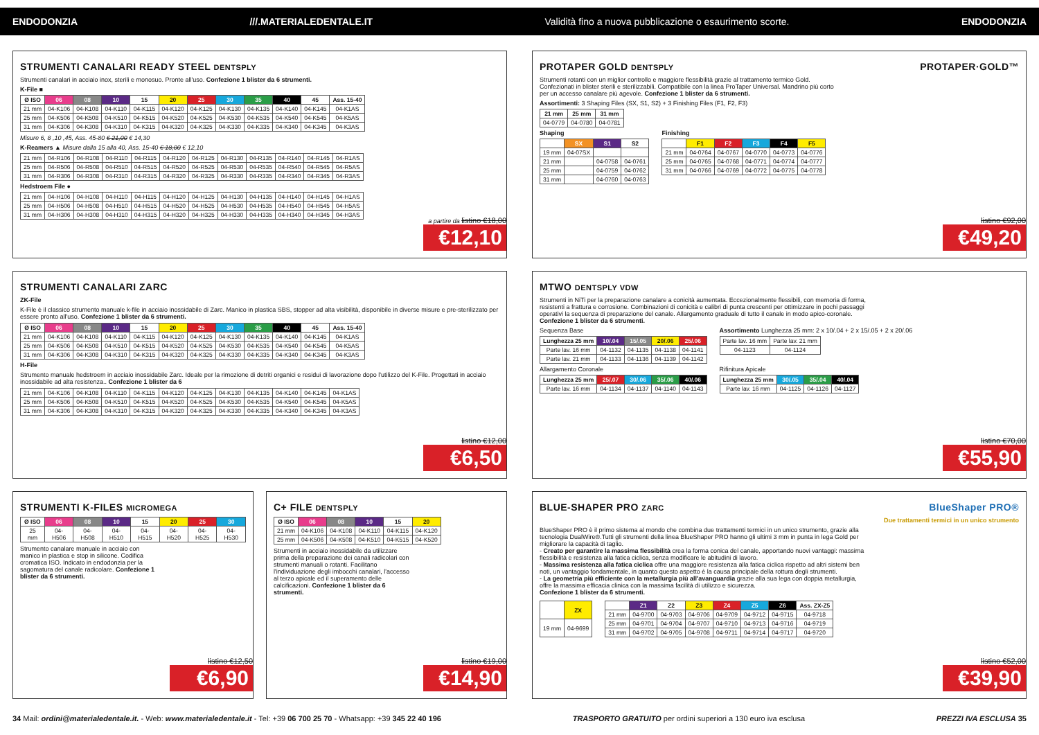ENDODONZIA ///.MATERIALEDENTALE.IT Validità fino a nuova pubblicazione o esaurimento scorte. ENDODONZIA
STRUMENTI CANALARI READY STEEL DENTSPLY
Strumenti canalari in acciaio inox, sterili e monosuo. Pronte all'uso. Confezione 1 blister da 6 strumenti.
K-File ■
| Ø ISO | 06 | 08 | 10 | 15 | 20 | 25 | 30 | 35 | 40 | 45 | Ass. 15-40 |
| --- | --- | --- | --- | --- | --- | --- | --- | --- | --- | --- | --- |
| 21 mm | 04-K106 | 04-K108 | 04-K110 | 04-K115 | 04-K120 | 04-K125 | 04-K130 | 04-K135 | 04-K140 | 04-K145 | 04-K1AS |
| 25 mm | 04-K506 | 04-K508 | 04-K510 | 04-K515 | 04-K520 | 04-K525 | 04-K530 | 04-K535 | 04-K540 | 04-K545 | 04-K5AS |
| 31 mm | 04-K306 | 04-K308 | 04-K310 | 04-K315 | 04-K320 | 04-K325 | 04-K330 | 04-K335 | 04-K340 | 04-K345 | 04-K3AS |
Misure 6, 8 ,10 ,45, Ass. 45-80 € 21,00 € 14,30
K-Reamers ▲ Misure dalla 15 alla 40, Ass. 15-40 € 18,00 € 12,10
| 21 mm | 04-R106 | 04-R108 | 04-R110 | 04-R115 | 04-R120 | 04-R125 | 04-R130 | 04-R135 | 04-R140 | 04-R145 | 04-R1AS |
| 25 mm | 04-R506 | 04-R508 | 04-R510 | 04-R515 | 04-R520 | 04-R525 | 04-R530 | 04-R535 | 04-R540 | 04-R545 | 04-R5AS |
| 31 mm | 04-R306 | 04-R308 | 04-R310 | 04-R315 | 04-R320 | 04-R325 | 04-R330 | 04-R335 | 04-R340 | 04-R345 | 04-R3AS |
Hedstroem File ●
| 21 mm | 04-H106 | 04-H108 | 04-H110 | 04-H115 | 04-H120 | 04-H125 | 04-H130 | 04-H135 | 04-H140 | 04-H145 | 04-H1AS |
| 25 mm | 04-H506 | 04-H508 | 04-H510 | 04-H515 | 04-H520 | 04-H525 | 04-H530 | 04-H535 | 04-H540 | 04-H545 | 04-H5AS |
| 31 mm | 04-H306 | 04-H308 | 04-H310 | 04-H315 | 04-H320 | 04-H325 | 04-H330 | 04-H335 | 04-H340 | 04-H345 | 04-H3AS |
a partire da listino €18,00
€12,10
STRUMENTI CANALARI ZARC
ZK-File
K-File è il classico strumento manuale k-file in acciaio inossidabile di Zarc. Manico in plastica SBS, stopper ad alta visibilità, disponibile in diverse misure e pre-sterilizzato per essere pronto all'uso. Confezione 1 blister da 6 strumenti.
| Ø ISO | 06 | 08 | 10 | 15 | 20 | 25 | 30 | 35 | 40 | 45 | Ass. 15-40 |
| --- | --- | --- | --- | --- | --- | --- | --- | --- | --- | --- | --- |
| 21 mm | 04-K106 | 04-K108 | 04-K110 | 04-K115 | 04-K120 | 04-K125 | 04-K130 | 04-K135 | 04-K140 | 04-K145 | 04-K1AS |
| 25 mm | 04-K506 | 04-K508 | 04-K510 | 04-K515 | 04-K520 | 04-K525 | 04-K530 | 04-K535 | 04-K540 | 04-K545 | 04-K5AS |
| 31 mm | 04-K306 | 04-K308 | 04-K310 | 04-K315 | 04-K320 | 04-K325 | 04-K330 | 04-K335 | 04-K340 | 04-K345 | 04-K3AS |
H-File
Strumento manuale hedstroem in acciaio inossidabile Zarc. Ideale per la rimozione di detriti organici e residui di lavorazione dopo l'utilizzo del K-File. Progettati in acciaio inossidabile ad alta resistenza.. Confezione 1 blister da 6
| 21 mm | 04-K106 | 04-K108 | 04-K110 | 04-K115 | 04-K120 | 04-K125 | 04-K130 | 04-K135 | 04-K140 | 04-K145 | 04-K1AS |
| 25 mm | 04-K506 | 04-K508 | 04-K510 | 04-K515 | 04-K520 | 04-K525 | 04-K530 | 04-K535 | 04-K540 | 04-K545 | 04-K5AS |
| 31 mm | 04-K306 | 04-K308 | 04-K310 | 04-K315 | 04-K320 | 04-K325 | 04-K330 | 04-K335 | 04-K340 | 04-K345 | 04-K3AS |
listino €12,00
€6,50
STRUMENTI K-FILES MICROMEGA
| Ø ISO | 06 | 08 | 10 | 15 | 20 | 25 | 30 |
| --- | --- | --- | --- | --- | --- | --- | --- |
| 25 mm | 04-H506 | 04-H508 | 04-H510 | 04-H515 | 04-H520 | 04-H525 | 04-H530 |
Strumento canalare manuale in acciaio con manico in plastica e stop in silicone. Codifica cromatica ISO. Indicato in endodonzia per la sagomatura del canale radicolare. Confezione 1 blister da 6 strumenti.
listino €12,50
€6,90
C+ FILE DENTSPLY
| Ø ISO | 06 | 08 | 10 | 15 | 20 |
| --- | --- | --- | --- | --- | --- |
| 21 mm | 04-K106 | 04-K108 | 04-K110 | 04-K115 | 04-K120 |
| 25 mm | 04-K506 | 04-K508 | 04-K510 | 04-K515 | 04-K520 |
Strumenti in acciaio inossidabile da utilizzare prima della preparazione dei canali radicolari con strumenti manuali o rotanti. Facilitano l'individuazione degli imbocchi canalari, l'accesso al terzo apicale ed il superamento delle calcificazioni. Confezione 1 blister da 6 strumenti.
listino €19,00
€14,90
PROTAPER GOLD DENTSPLY PROTAPER·GOLD™
Strumenti rotanti con un miglior controllo e maggiore flessibilità grazie al trattamento termico Gold. Confezionati in blister sterili e sterilizzabili. Compatibile con la linea ProTaper Universal. Mandrino più corto per un accesso canalare più agevole. Confezione 1 blister da 6 strumenti.
Assortimenti: 3 Shaping Files (SX, S1, S2) + 3 Finishing Files (F1, F2, F3)
| 21 mm | 25 mm | 31 mm |
| --- | --- | --- |
| 04-0779 | 04-0780 | 04-0781 |
Shaping
| | SX | S1 | S2 |
| --- | --- | --- | --- |
| 19 mm | 04-07SX | | |
| 21 mm | | 04-0758 | 04-0761 |
| 25 mm | | 04-0759 | 04-0762 |
| 31 mm | | 04-0760 | 04-0763 |
Finishing
| | F1 | F2 | F3 | F4 | F5 |
| --- | --- | --- | --- | --- | --- |
| 21 mm | 04-0764 | 04-0767 | 04-0770 | 04-0773 | 04-0776 |
| 25 mm | 04-0765 | 04-0768 | 04-0771 | 04-0774 | 04-0777 |
| 31 mm | 04-0766 | 04-0769 | 04-0772 | 04-0775 | 04-0778 |
listino €92,00
€49,20
MTWO DENTSPLY VDW
Strumenti in NiTi per la preparazione canalare a conicità aumentata. Eccezionalmente flessibili, con memoria di forma, resistenti a frattura e corrosione. Combinazioni di conicità e calibri di punta crescenti per ottimizzare in pochi passaggi operativi la sequenza di preparazione del canale. Allargamento graduale di tutto il canale in modo apico-coronale. Confezione 1 blister da 6 strumenti.
Sequenza Base
| Lunghezza 25 mm | 10/.04 | 15/.05 | 20/.06 | 25/.06 |
| --- | --- | --- | --- | --- |
| Parte lav. 16 mm | 04-1132 | 04-1135 | 04-1138 | 04-1141 |
| Parte lav. 21 mm | 04-1133 | 04-1136 | 04-1139 | 04-1142 |
Assortimento Lunghezza 25 mm: 2 x 10/.04 + 2 x 15/.05 + 2 x 20/.06
| Parte lav. 16 mm | Parte lav. 21 mm |
| 04-1123 | 04-1124 |
Allargamento Coronale
| Lunghezza 25 mm | 25/.07 | 30/.06 | 35/.06 | 40/.06 |
| --- | --- | --- | --- | --- |
| Parte lav. 16 mm | 04-1134 | 04-1137 | 04-1140 | 04-1143 |
Rifinitura Apicale
| Lunghezza 25 mm | 30/.05 | 35/.04 | 40/.04 |
| --- | --- | --- | --- |
| Parte lav. 16 mm | 04-1125 | 04-1126 | 04-1127 |
listino €70,00
€55,90
BLUE-SHAPER PRO ZARC BlueShaper PRO®
Due trattamenti termici in un unico strumento
BlueShaper PRO è il primo sistema al mondo che combina due trattamenti termici in un unico strumento, grazie alla tecnologia DualWire®.Tutti gli strumenti della linea BlueShaper PRO hanno gli ultimi 3 mm in punta in lega Gold per migliorare la capacità di taglio.
- Creato per garantire la massima flessibilità crea la forma conica del canale, apportando nuovi vantaggi: massima flessibilità e resistenza alla fatica ciclica, senza modificare le abitudini di lavoro.
- Massima resistenza alla fatica ciclica offre una maggiore resistenza alla fatica ciclica rispetto ad altri sistemi ben noti, un vantaggio fondamentale, in quanto questo aspetto è la causa principale della rottura degli strumenti.
- La geometria più efficiente con la metallurgia più all'avanguardia grazie alla sua lega con doppia metallurgia, offre la massima efficacia clinica con la massima facilità di utilizzo e sicurezza.
Confezione 1 blister da 6 strumenti.
| | ZX |
| --- | --- |
| 19 mm | 04-9699 |
| | Z1 | Z2 | Z3 | Z4 | Z5 | Z6 | Ass. ZX-Z5 |
| --- | --- | --- | --- | --- | --- | --- | --- |
| 21 mm | 04-9700 | 04-9703 | 04-9706 | 04-9709 | 04-9712 | 04-9715 | 04-9718 |
| 25 mm | 04-9701 | 04-9704 | 04-9707 | 04-9710 | 04-9713 | 04-9716 | 04-9719 |
| 31 mm | 04-9702 | 04-9705 | 04-9708 | 04-9711 | 04-9714 | 04-9717 | 04-9720 |
listino €52,00
€39,90
34 Mail: ordini@materialedentale.it. - Web: www.materialedentale.it - Tel: +39 06 700 25 70 - Whatsapp: +39 345 22 40 196 TRASPORTO GRATUITO per ordini superiori a 130 euro iva esclusa PREZZI IVA ESCLUSA 35